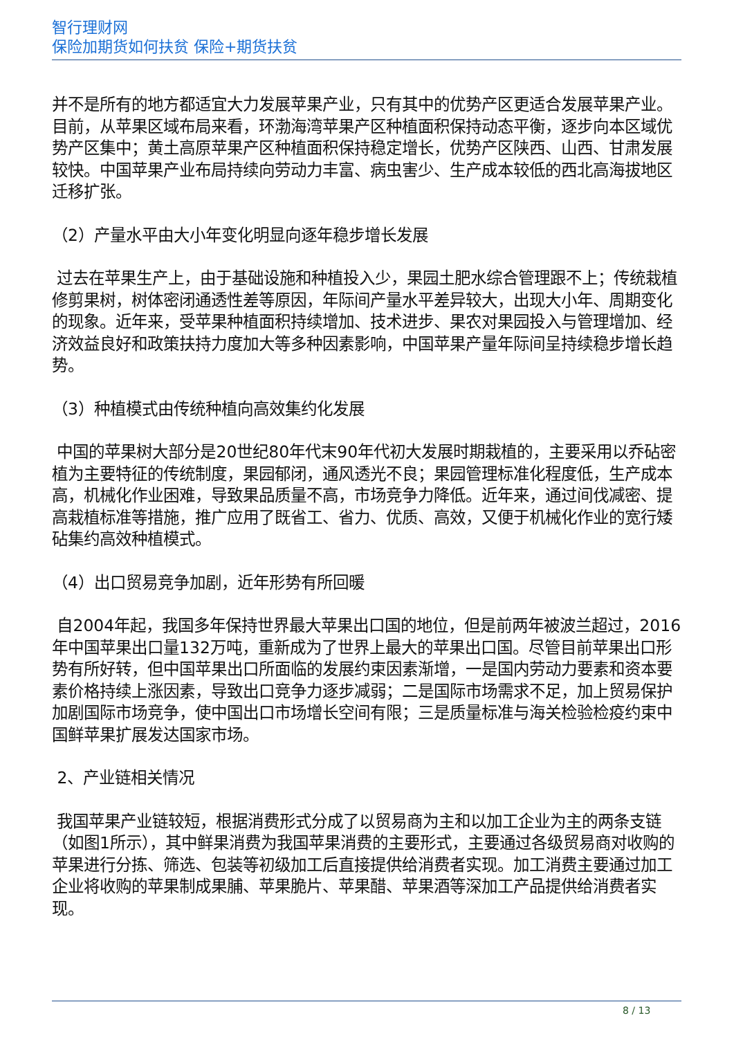智行理财网
保险加期货如何扶贫 保险+期货扶贫
并不是所有的地方都适宜大力发展苹果产业，只有其中的优势产区更适合发展苹果产业。目前，从苹果区域布局来看，环渤海湾苹果产区种植面积保持动态平衡，逐步向本区域优势产区集中；黄土高原苹果产区种植面积保持稳定增长，优势产区陕西、山西、甘肃发展较快。中国苹果产业布局持续向劳动力丰富、病虫害少、生产成本较低的西北高海拔地区迁移扩张。
（2）产量水平由大小年变化明显向逐年稳步增长发展
过去在苹果生产上，由于基础设施和种植投入少，果园土肥水综合管理跟不上；传统栽植修剪果树，树体密闭通透性差等原因，年际间产量水平差异较大，出现大小年、周期变化的现象。近年来，受苹果种植面积持续增加、技术进步、果农对果园投入与管理增加、经济效益良好和政策扶持力度加大等多种因素影响，中国苹果产量年际间呈持续稳步增长趋势。
（3）种植模式由传统种植向高效集约化发展
中国的苹果树大部分是20世纪80年代末90年代初大发展时期栽植的，主要采用以乔砧密植为主要特征的传统制度，果园郁闭，通风透光不良；果园管理标准化程度低，生产成本高，机械化作业困难，导致果品质量不高，市场竞争力降低。近年来，通过间伐减密、提高栽植标准等措施，推广应用了既省工、省力、优质、高效，又便于机械化作业的宽行矮砧集约高效种植模式。
（4）出口贸易竞争加剧，近年形势有所回暖
自2004年起，我国多年保持世界最大苹果出口国的地位，但是前两年被波兰超过，2016年中国苹果出口量132万吨，重新成为了世界上最大的苹果出口国。尽管目前苹果出口形势有所好转，但中国苹果出口所面临的发展约束因素渐增，一是国内劳动力要素和资本要素价格持续上涨因素，导致出口竞争力逐步减弱；二是国际市场需求不足，加上贸易保护加剧国际市场竞争，使中国出口市场增长空间有限；三是质量标准与海关检验检疫约束中国鲜苹果扩展发达国家市场。
2、产业链相关情况
我国苹果产业链较短，根据消费形式分成了以贸易商为主和以加工企业为主的两条支链（如图1所示），其中鲜果消费为我国苹果消费的主要形式，主要通过各级贸易商对收购的苹果进行分拣、筛选、包装等初级加工后直接提供给消费者实现。加工消费主要通过加工企业将收购的苹果制成果脯、苹果脆片、苹果醋、苹果酒等深加工产品提供给消费者实现。
8 / 13